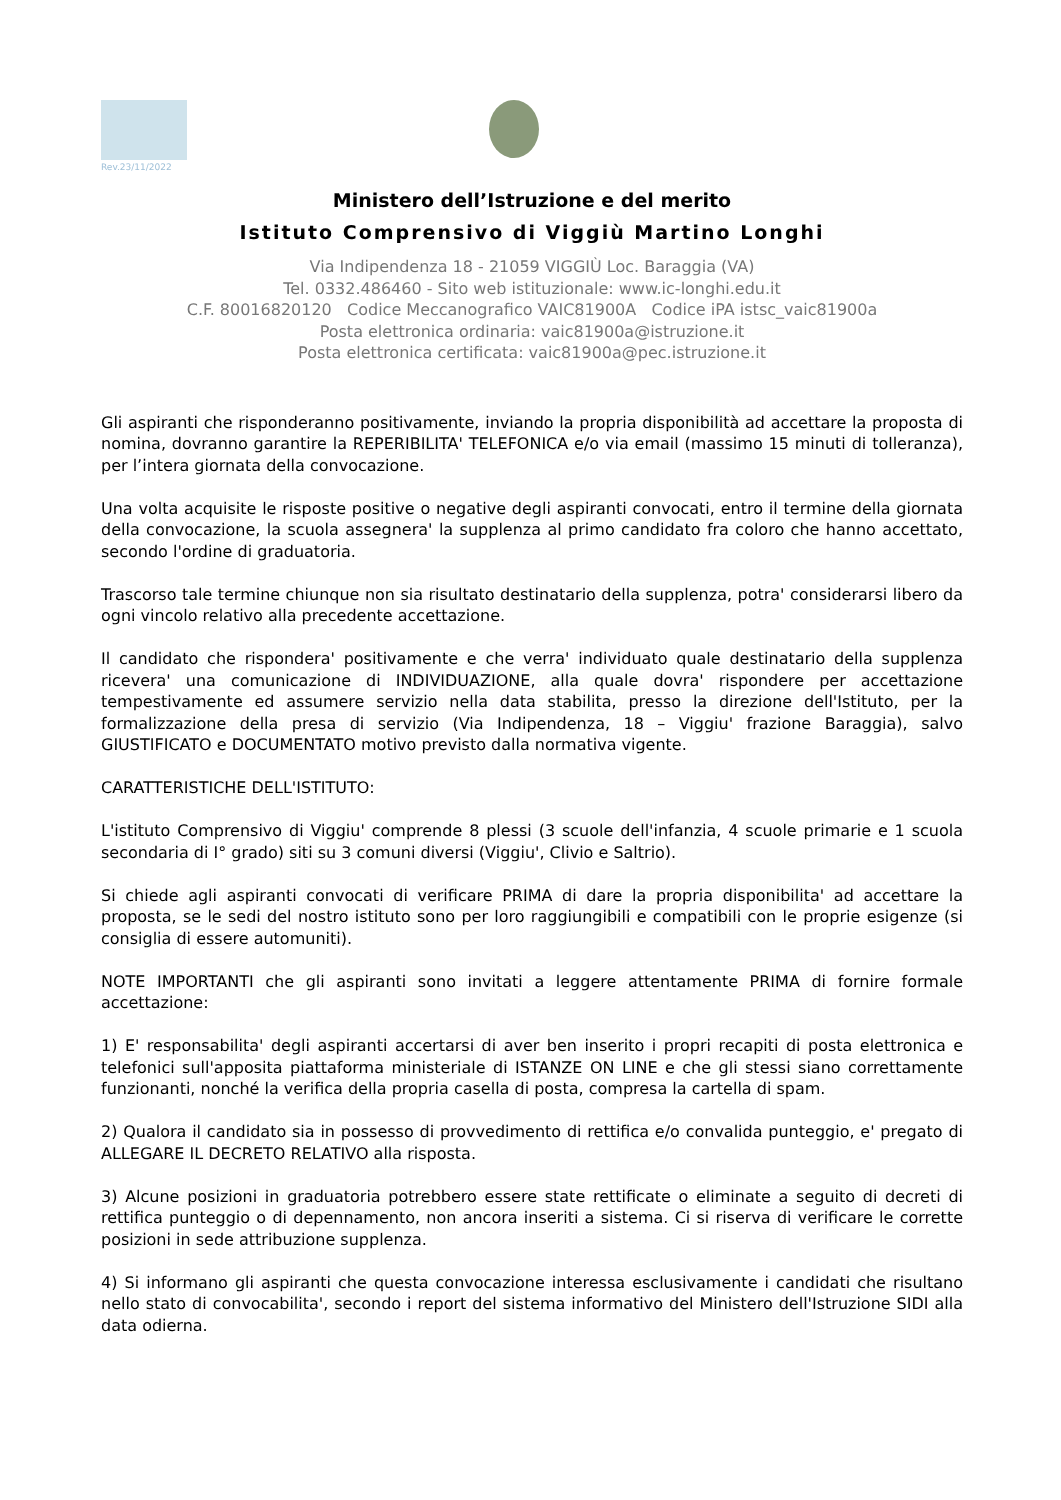Rev.23/11/2022
Ministero dell’Istruzione e del merito
Istituto Comprensivo di Viggiù Martino Longhi
Via Indipendenza 18 - 21059 VIGGIÙ Loc. Baraggia (VA)
Tel. 0332.486460 - Sito web istituzionale: www.ic-longhi.edu.it
C.F. 80016820120 Codice Meccanografico VAIC81900A Codice iPA istsc_vaic81900a
Posta elettronica ordinaria: vaic81900a@istruzione.it
Posta elettronica certificata: vaic81900a@pec.istruzione.it
Gli aspiranti che risponderanno positivamente, inviando la propria disponibilità ad accettare la proposta di nomina, dovranno garantire la REPERIBILITA' TELEFONICA e/o via email (massimo 15 minuti di tolleranza), per l’intera giornata della convocazione.
Una volta acquisite le risposte positive o negative degli aspiranti convocati, entro il termine della giornata della convocazione, la scuola assegnera' la supplenza al primo candidato fra coloro che hanno accettato, secondo l'ordine di graduatoria.
Trascorso tale termine chiunque non sia risultato destinatario della supplenza, potra' considerarsi libero da ogni vincolo relativo alla precedente accettazione.
Il candidato che rispondera' positivamente e che verra' individuato quale destinatario della supplenza ricevera' una comunicazione di INDIVIDUAZIONE, alla quale dovra' rispondere per accettazione tempestivamente ed assumere servizio nella data stabilita, presso la direzione dell'Istituto, per la formalizzazione della presa di servizio (Via Indipendenza, 18 – Viggiu' frazione Baraggia), salvo GIUSTIFICATO e DOCUMENTATO motivo previsto dalla normativa vigente.
CARATTERISTICHE DELL'ISTITUTO:
L'istituto Comprensivo di Viggiu' comprende 8 plessi (3 scuole dell'infanzia, 4 scuole primarie e 1 scuola secondaria di I° grado) siti su 3 comuni diversi (Viggiu', Clivio e Saltrio).
Si chiede agli aspiranti convocati di verificare PRIMA di dare la propria disponibilita' ad accettare la proposta, se le sedi del nostro istituto sono per loro raggiungibili e compatibili con le proprie esigenze (si consiglia di essere automuniti).
NOTE IMPORTANTI che gli aspiranti sono invitati a leggere attentamente PRIMA di fornire formale accettazione:
1) E' responsabilita' degli aspiranti accertarsi di aver ben inserito i propri recapiti di posta elettronica e telefonici sull'apposita piattaforma ministeriale di ISTANZE ON LINE e che gli stessi siano correttamente funzionanti, nonché la verifica della propria casella di posta, compresa la cartella di spam.
2) Qualora il candidato sia in possesso di provvedimento di rettifica e/o convalida punteggio, e' pregato di ALLEGARE IL DECRETO RELATIVO alla risposta.
3) Alcune posizioni in graduatoria potrebbero essere state rettificate o eliminate a seguito di decreti di rettifica punteggio o di depennamento, non ancora inseriti a sistema. Ci si riserva di verificare le corrette posizioni in sede attribuzione supplenza.
4) Si informano gli aspiranti che questa convocazione interessa esclusivamente i candidati che risultano nello stato di convocabilita', secondo i report del sistema informativo del Ministero dell'Istruzione SIDI alla data odierna.